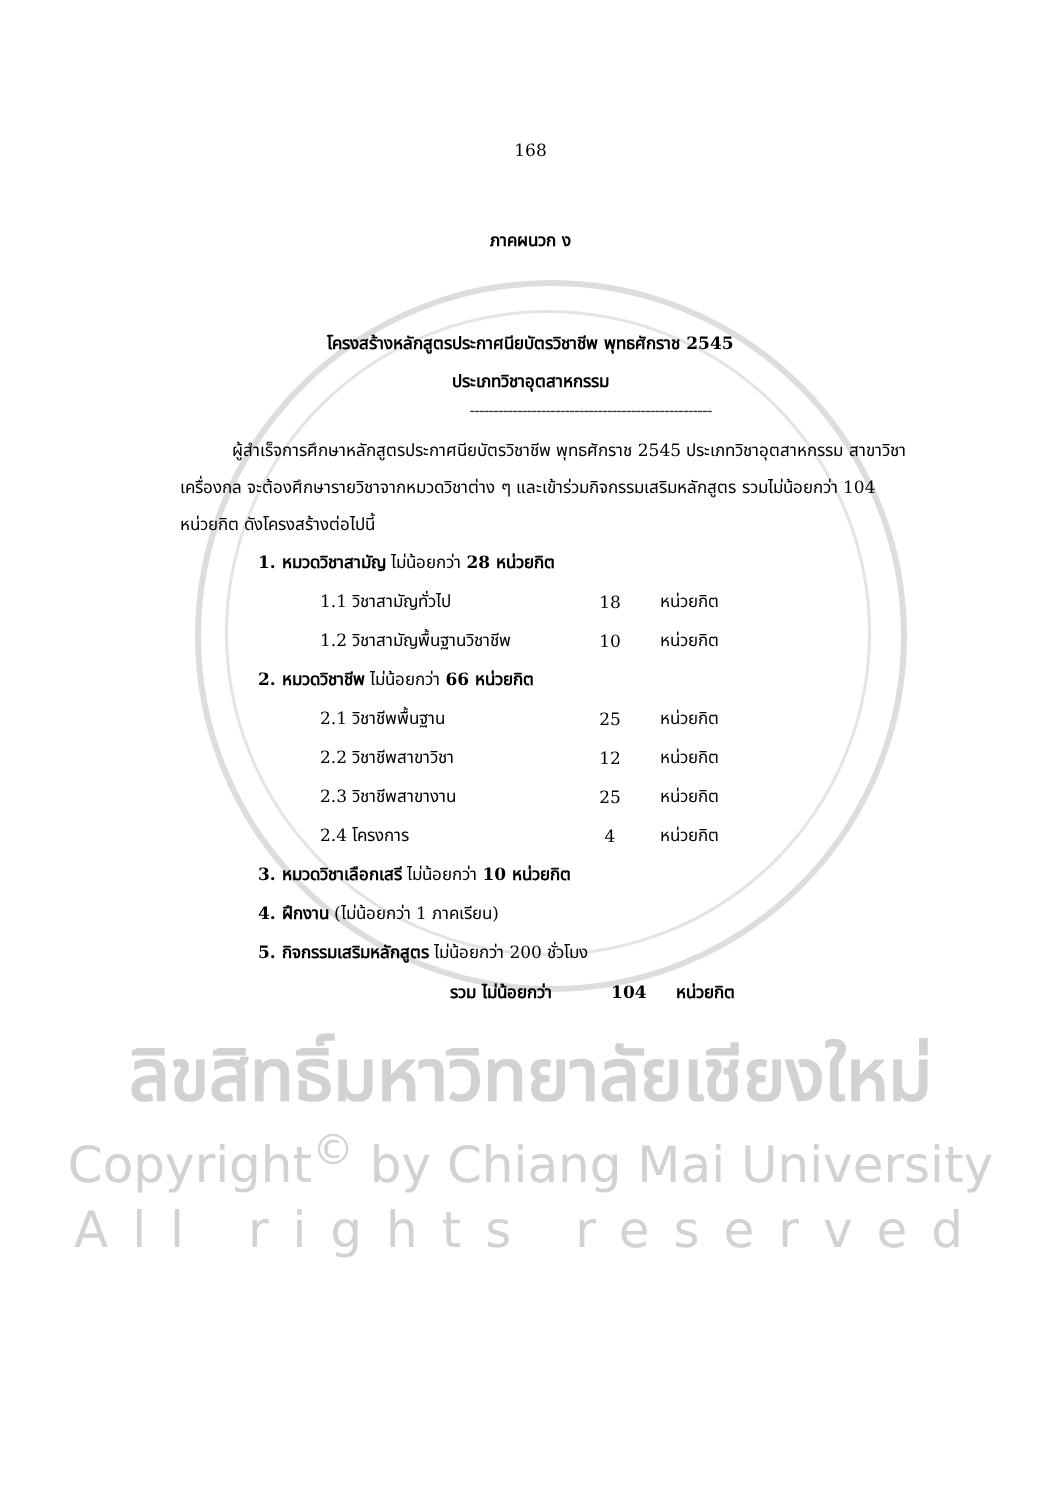168
ภาคผนวก ง
โครงสร้างหลักสูตรประกาศนียบัตรวิชาชีพ พุทธศักราช 2545
ประเภทวิชาอุตสาหกรรม
---------------------------------------------------
ผู้สำเร็จการศึกษาหลักสูตรประกาศนียบัตรวิชาชีพ พุทธศักราช 2545 ประเภทวิชาอุตสาหกรรม สาขาวิชาเครื่องกล จะต้องศึกษารายวิชาจากหมวดวิชาต่าง ๆ และเข้าร่วมกิจกรรมเสริมหลักสูตร รวมไม่น้อยกว่า 104 หน่วยกิต ดังโครงสร้างต่อไปนี้
1. หมวดวิชาสามัญ ไม่น้อยกว่า 28 หน่วยกิต
| 1.1 วิชาสามัญทั่วไป | 18 | หน่วยกิต |
| 1.2 วิชาสามัญพื้นฐานวิชาชีพ | 10 | หน่วยกิต |
2. หมวดวิชาชีพ ไม่น้อยกว่า 66 หน่วยกิต
| 2.1 วิชาชีพพื้นฐาน | 25 | หน่วยกิต |
| 2.2 วิชาชีพสาขาวิชา | 12 | หน่วยกิต |
| 2.3 วิชาชีพสาขางาน | 25 | หน่วยกิต |
| 2.4 โครงการ | 4 | หน่วยกิต |
3. หมวดวิชาเลือกเสรี ไม่น้อยกว่า 10 หน่วยกิต
4. ฝึกงาน (ไม่น้อยกว่า 1 ภาคเรียน)
5. กิจกรรมเสริมหลักสูตร ไม่น้อยกว่า 200 ชั่วโมง
รวม ไม่น้อยกว่า 104 หน่วยกิต
ลิขสิทธิ์มหาวิทยาลัยเชียงใหม่
Copyright<sup>©</sup> by Chiang Mai University
All rights reserved